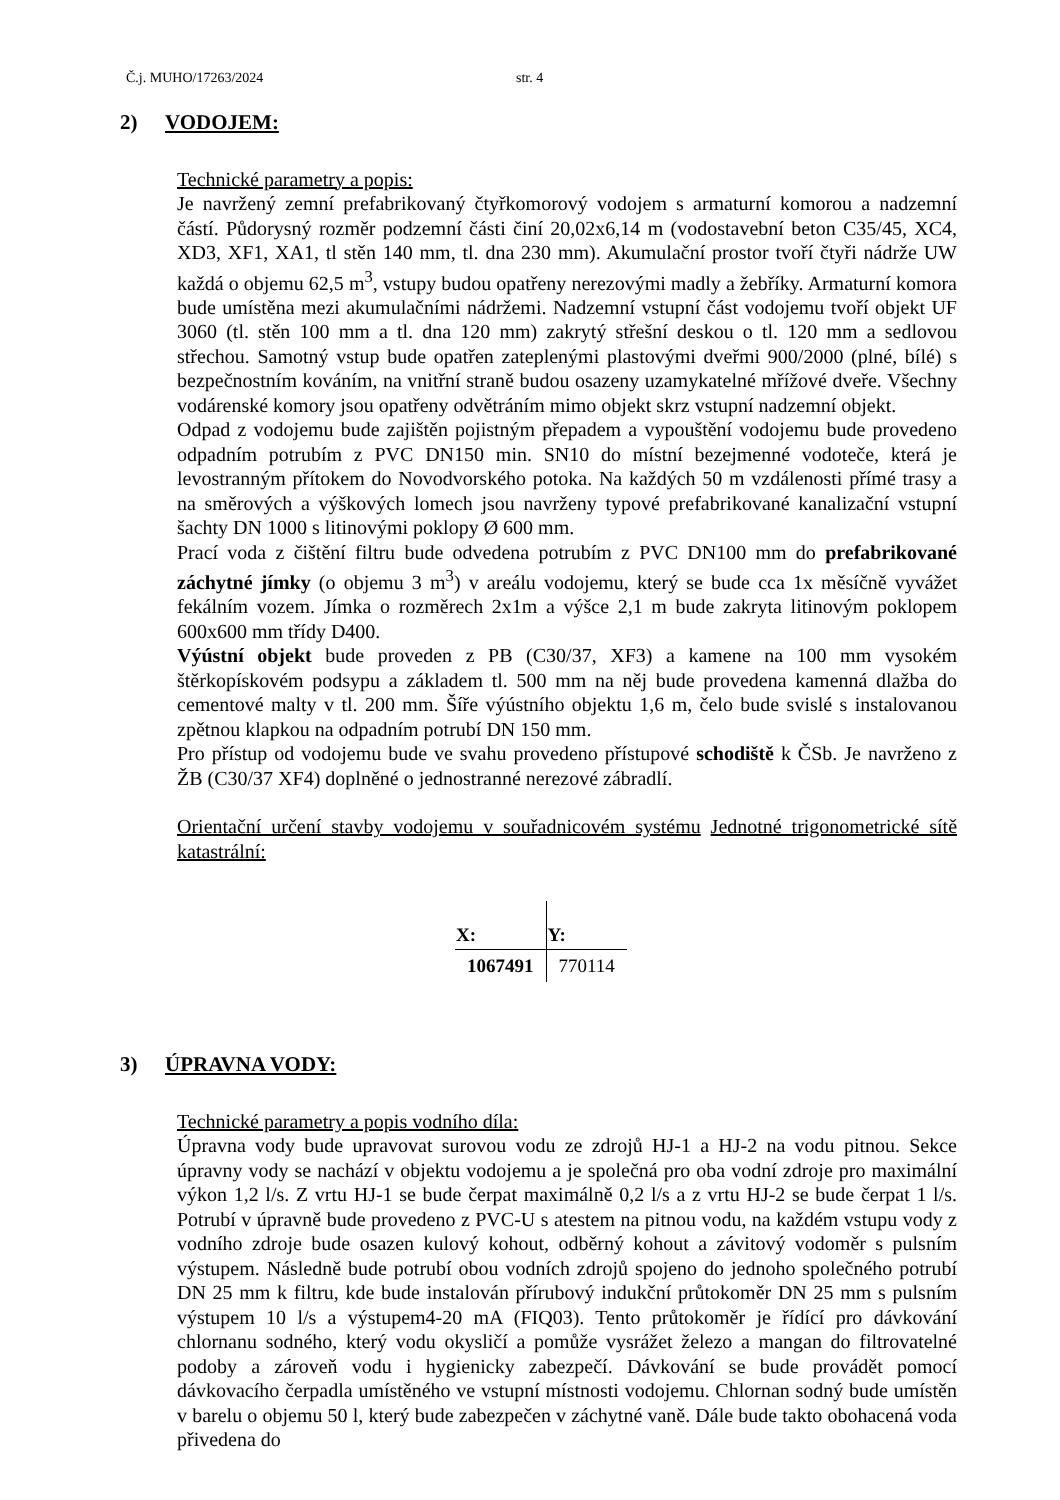Č.j. MUHO/17263/2024 str. 4
2) VODOJEM:
Technické parametry a popis:
Je navržený zemní prefabrikovaný čtyřkomorový vodojem s armaturní komorou a nadzemní částí. Půdorysný rozměr podzemní části činí 20,02x6,14 m (vodostavební beton C35/45, XC4, XD3, XF1, XA1, tl stěn 140 mm, tl. dna 230 mm). Akumulační prostor tvoří čtyři nádrže UW každá o objemu 62,5 m<sup>3</sup>, vstupy budou opatřeny nerezovými madly a žebříky. Armaturní komora bude umístěna mezi akumulačními nádržemi. Nadzemní vstupní část vodojemu tvoří objekt UF 3060 (tl. stěn 100 mm a tl. dna 120 mm) zakrytý střešní deskou o tl. 120 mm a sedlovou střechou. Samotný vstup bude opatřen zateplenými plastovými dveřmi 900/2000 (plné, bílé) s bezpečnostním kováním, na vnitřní straně budou osazeny uzamykatelné mřížové dveře. Všechny vodárenské komory jsou opatřeny odvětráním mimo objekt skrz vstupní nadzemní objekt.
Odpad z vodojemu bude zajištěn pojistným přepadem a vypouštění vodojemu bude provedeno odpadním potrubím z PVC DN150 min. SN10 do místní bezejmenné vodoteče, která je levostranným přítokem do Novodvorského potoka. Na každých 50 m vzdálenosti přímé trasy a na směrových a výškových lomech jsou navrženy typové prefabrikované kanalizační vstupní šachty DN 1000 s litinovými poklopy Ø 600 mm.
Prací voda z čištění filtru bude odvedena potrubím z PVC DN100 mm do prefabrikované záchytné jímky (o objemu 3 m<sup>3</sup>) v areálu vodojemu, který se bude cca 1x měsíčně vyvážet fekálním vozem. Jímka o rozměrech 2x1m a výšce 2,1 m bude zakryta litinovým poklopem 600x600 mm třídy D400.
Výústní objekt bude proveden z PB (C30/37, XF3) a kamene na 100 mm vysokém štěrkopískovém podsypu a základem tl. 500 mm na něj bude provedena kamenná dlažba do cementové malty v tl. 200 mm. Šíře výústního objektu 1,6 m, čelo bude svislé s instalovanou zpětnou klapkou na odpadním potrubí DN 150 mm.
Pro přístup od vodojemu bude ve svahu provedeno přístupové schodiště k ČSb. Je navrženo z ŽB (C30/37 XF4) doplněné o jednostranné nerezové zábradlí.
Orientační určení stavby vodojemu v souřadnicovém systému Jednotné trigonometrické sítě katastrální:
| X: | Y: |
| --- | --- |
| 1067491 | 770114 |
3) ÚPRAVNA VODY:
Technické parametry a popis vodního díla:
Úpravna vody bude upravovat surovou vodu ze zdrojů HJ-1 a HJ-2 na vodu pitnou. Sekce úpravny vody se nachází v objektu vodojemu a je společná pro oba vodní zdroje pro maximální výkon 1,2 l/s. Z vrtu HJ-1 se bude čerpat maximálně 0,2 l/s a z vrtu HJ-2 se bude čerpat 1 l/s. Potrubí v úpravně bude provedeno z PVC-U s atestem na pitnou vodu, na každém vstupu vody z vodního zdroje bude osazen kulový kohout, odběrný kohout a závitový vodoměr s pulsním výstupem. Následně bude potrubí obou vodních zdrojů spojeno do jednoho společného potrubí DN 25 mm k filtru, kde bude instalován přírubový indukční průtokoměr DN 25 mm s pulsním výstupem 10 l/s a výstupem4-20 mA (FIQ03). Tento průtokoměr je řídící pro dávkování chlornanu sodného, který vodu okysličí a pomůže vysrážet železo a mangan do filtrovatelné podoby a zároveň vodu i hygienicky zabezpečí. Dávkování se bude provádět pomocí dávkovacího čerpadla umístěného ve vstupní místnosti vodojemu. Chlornan sodný bude umístěn v barelu o objemu 50 l, který bude zabezpečen v záchytné vaně. Dále bude takto obohacená voda přivedena do